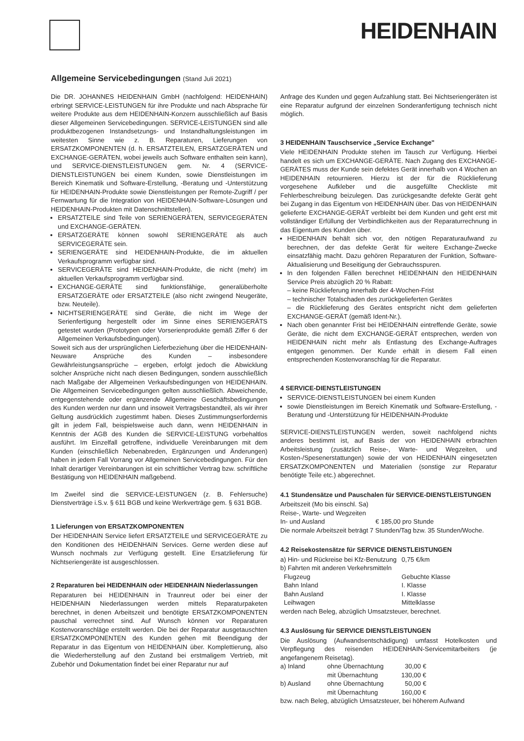HEIDENHAIN
Allgemeine Servicebedingungen (Stand Juli 2021)
Die DR. JOHANNES HEIDENHAIN GmbH (nachfolgend: HEIDENHAIN) erbringt SERVICE-LEISTUNGEN für ihre Produkte und nach Absprache für weitere Produkte aus dem HEIDENHAIN-Konzern ausschließlich auf Basis dieser Allgemeinen Servicebedingungen. SERVICE-LEISTUNGEN sind alle produktbezogenen Instandsetzungs- und Instandhaltungsleistungen im weitesten Sinne wie z. B. Reparaturen, Lieferungen von ERSATZKOMPONENTEN (d. h. ERSATZTEILEN, ERSATZGERÄTEN und EXCHANGE-GERÄTEN, wobei jeweils auch Software enthalten sein kann), und SERVICE-DIENSTLEISTUNGEN gem. Nr. 4 (SERVICE-DIENSTLEISTUNGEN bei einem Kunden, sowie Dienstleistungen im Bereich Kinematik und Software-Erstellung, -Beratung und -Unterstützung für HEIDENHAIN-Produkte sowie Dienstleistungen per Remote-Zugriff / per Fernwartung für die Integration von HEIDENHAIN-Software-Lösungen und HEIDENHAIN-Produkten mit Datenschnittstellen).
ERSATZTEILE sind Teile von SERIENGERÄTEN, SERVICEGERÄTEN und EXCHANGE-GERÄTEN.
ERSATZGERÄTE können sowohl SERIENGERÄTE als auch SERVICEGERÄTE sein.
SERIENGERÄTE sind HEIDENHAIN-Produkte, die im aktuellen Verkaufsprogramm verfügbar sind.
SERVICEGERÄTE sind HEIDENHAIN-Produkte, die nicht (mehr) im aktuellen Verkaufsprogramm verfügbar sind.
EXCHANGE-GERÄTE sind funktionsfähige, generalüberholte ERSATZGERÄTE oder ERSATZTEILE (also nicht zwingend Neugeräte, bzw. Neuteile).
NICHTSERIENGERÄTE sind Geräte, die nicht im Wege der Serienfertigung hergestellt oder im Sinne eines SERIENGERÄTS getestet wurden (Prototypen oder Vorserienprodukte gemäß Ziffer 6 der Allgemeinen Verkaufsbedingungen).
Soweit sich aus der ursprünglichen Lieferbeziehung über die HEIDENHAIN-Neuware Ansprüche des Kunden – insbesondere Gewährleistungsansprüche – ergeben, erfolgt jedoch die Abwicklung solcher Ansprüche nicht nach diesen Bedingungen, sondern ausschließlich nach Maßgabe der Allgemeinen Verkaufsbedingungen von HEIDENHAIN. Die Allgemeinen Servicebedingungen gelten ausschließlich. Abweichende, entgegenstehende oder ergänzende Allgemeine Geschäftsbedingungen des Kunden werden nur dann und insoweit Vertragsbestandteil, als wir ihrer Geltung ausdrücklich zugestimmt haben. Dieses Zustimmungserfordernis gilt in jedem Fall, beispielsweise auch dann, wenn HEIDENHAIN in Kenntnis der AGB des Kunden die SERVICE-LEISTUNG vorbehaltlos ausführt. Im Einzelfall getroffene, individuelle Vereinbarungen mit dem Kunden (einschließlich Nebenabreden, Ergänzungen und Änderungen) haben in jedem Fall Vorrang vor Allgemeinen Servicebedingungen. Für den Inhalt derartiger Vereinbarungen ist ein schriftlicher Vertrag bzw. schriftliche Bestätigung von HEIDENHAIN maßgebend.
Im Zweifel sind die SERVICE-LEISTUNGEN (z. B. Fehlersuche) Dienstverträge i.S.v. § 611 BGB und keine Werkverträge gem. § 631 BGB.
1 Lieferungen von ERSATZKOMPONENTEN
Der HEIDENHAIN Service liefert ERSATZTEILE und SERVICEGERÄTE zu den Konditionen des HEIDENHAIN Services. Gerne werden diese auf Wunsch nochmals zur Verfügung gestellt. Eine Ersatzlieferung für Nichtseriengeräte ist ausgeschlossen.
2 Reparaturen bei HEIDENHAIN oder HEIDENHAIN Niederlassungen
Reparaturen bei HEIDENHAIN in Traunreut oder bei einer der HEIDENHAIN Niederlassungen werden mittels Reparaturpaketen berechnet, in denen Arbeitszeit und benötigte ERSATZKOMPONENTEN pauschal verrechnet sind. Auf Wunsch können vor Reparaturen Kostenvoranschläge erstellt werden. Die bei der Reparatur ausgetauschten ERSATZKOMPONENTEN des Kunden gehen mit Beendigung der Reparatur in das Eigentum von HEIDENHAIN über. Komplettierung, also die Wiederherstellung auf den Zustand bei erstmaligem Vertrieb, mit Zubehör und Dokumentation findet bei einer Reparatur nur auf
Anfrage des Kunden und gegen Aufzahlung statt. Bei Nichtseriengeräten ist eine Reparatur aufgrund der einzelnen Sonderanfertigung technisch nicht möglich.
3 HEIDENHAIN Tauschservice „Service Exchange"
Viele HEIDENHAIN Produkte stehen im Tausch zur Verfügung. Hierbei handelt es sich um EXCHANGE-GERÄTE. Nach Zugang des EXCHANGE-GERÄTES muss der Kunde sein defektes Gerät innerhalb von 4 Wochen an HEIDENHAIN retournieren. Hierzu ist der für die Rücklieferung vorgesehene Aufkleber und die ausgefüllte Checkliste mit Fehlerbeschreibung beizulegen. Das zurückgesandte defekte Gerät geht bei Zugang in das Eigentum von HEIDENHAIN über. Das von HEIDENHAIN gelieferte EXCHANGE-GERÄT verbleibt bei dem Kunden und geht erst mit vollständiger Erfüllung der Verbindlichkeiten aus der Reparaturrechnung in das Eigentum des Kunden über.
HEIDENHAIN behält sich vor, den nötigen Reparaturaufwand zu berechnen, der das defekte Gerät für weitere Exchange-Zwecke einsatzfähig macht. Dazu gehören Reparaturen der Funktion, Software-Aktualisierung und Beseitigung der Gebrauchsspuren.
In den folgenden Fällen berechnet HEIDENHAIN den HEIDENHAIN Service Preis abzüglich 20 % Rabatt:
– keine Rücklieferung innerhalb der 4-Wochen-Frist
– technischer Totalschaden des zurückgelieferten Gerätes
– die Rücklieferung des Gerätes entspricht nicht dem gelieferten EXCHANGE-GERÄT (gemäß Ident-Nr.).
Nach oben genannter Frist bei HEIDENHAIN eintreffende Geräte, sowie Geräte, die nicht dem EXCHANGE-GERÄT entsprechen, werden von HEIDENHAIN nicht mehr als Entlastung des Exchange-Auftrages entgegen genommen. Der Kunde erhält in diesem Fall einen entsprechenden Kostenvoranschlag für die Reparatur.
4 SERVICE-DIENSTLEISTUNGEN
SERVICE-DIENSTLEISTUNGEN bei einem Kunden
sowie Dienstleistungen im Bereich Kinematik und Software-Erstellung, -Beratung und -Unterstützung für HEIDENHAIN-Produkte
SERVICE-DIENSTLEISTUNGEN werden, soweit nachfolgend nichts anderes bestimmt ist, auf Basis der von HEIDENHAIN erbrachten Arbeitsleistung (zusätzlich Reise-, Warte- und Wegzeiten, und Kosten-/Spesenerstattungen) sowie der von HEIDENHAIN eingesetzten ERSATZKOMPONENTEN und Materialien (sonstige zur Reparatur benötigte Teile etc.) abgerechnet.
4.1 Stundensätze und Pauschalen für SERVICE-DIENSTLEISTUNGEN
Arbeitszeit (Mo bis einschl. Sa)
Reise-, Warte- und Wegzeiten
| In- und Ausland | € 185,00 pro Stunde |
Die normale Arbeitszeit beträgt 7 Stunden/Tag bzw. 35 Stunden/Woche.
4.2 Reisekostensätze für SERVICE DIENSTLEISTUNGEN
| a) Hin- und Rückreise bei Kfz-Benutzung | 0,75 €/km |
| b) Fahrten mit anderen Verkehrsmitteln | |
| Flugzeug | Gebuchte Klasse |
| Bahn Inland | I. Klasse |
| Bahn Ausland | I. Klasse |
| Leihwagen | Mittelklasse |
werden nach Beleg, abzüglich Umsatzsteuer, berechnet.
4.3 Auslösung für SERVICE DIENSTLEISTUNGEN
Die Auslösung (Aufwandsentschädigung) umfasst Hotelkosten und Verpflegung des reisenden HEIDENHAIN-Servicemitarbeiters (je angefangenem Reisetag).
| a) Inland | ohne Übernachtung | 30,00 € |
| | mit Übernachtung | 130,00 € |
| b) Ausland | ohne Übernachtung | 50,00 € |
| | mit Übernachtung | 160,00 € |
bzw. nach Beleg, abzüglich Umsatzsteuer, bei höherem Aufwand